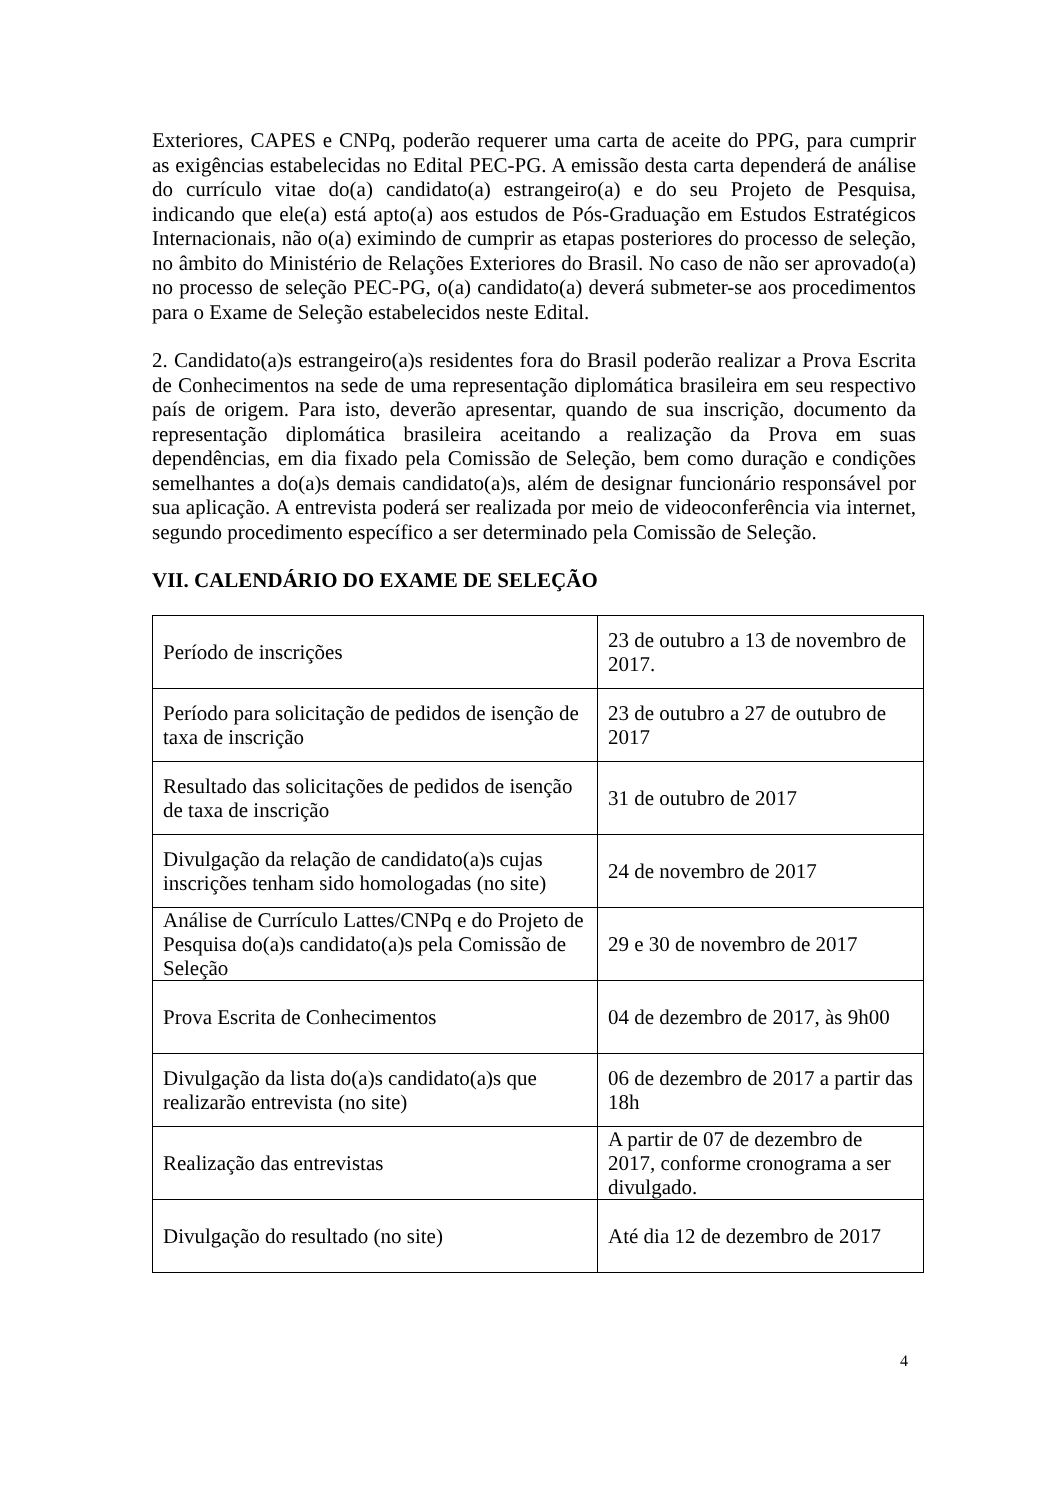Exteriores, CAPES e CNPq, poderão requerer uma carta de aceite do PPG, para cumprir as exigências estabelecidas no Edital PEC-PG. A emissão desta carta dependerá de análise do currículo vitae do(a) candidato(a) estrangeiro(a) e do seu Projeto de Pesquisa, indicando que ele(a) está apto(a) aos estudos de Pós-Graduação em Estudos Estratégicos Internacionais, não o(a) eximindo de cumprir as etapas posteriores do processo de seleção, no âmbito do Ministério de Relações Exteriores do Brasil. No caso de não ser aprovado(a) no processo de seleção PEC-PG, o(a) candidato(a) deverá submeter-se aos procedimentos para o Exame de Seleção estabelecidos neste Edital.
2. Candidato(a)s estrangeiro(a)s residentes fora do Brasil poderão realizar a Prova Escrita de Conhecimentos na sede de uma representação diplomática brasileira em seu respectivo país de origem. Para isto, deverão apresentar, quando de sua inscrição, documento da representação diplomática brasileira aceitando a realização da Prova em suas dependências, em dia fixado pela Comissão de Seleção, bem como duração e condições semelhantes a do(a)s demais candidato(a)s, além de designar funcionário responsável por sua aplicação. A entrevista poderá ser realizada por meio de videoconferência via internet, segundo procedimento específico a ser determinado pela Comissão de Seleção.
VII. CALENDÁRIO DO EXAME DE SELEÇÃO
| Período de inscrições | 23 de outubro a 13 de novembro de 2017. |
| Período para solicitação de pedidos de isenção de taxa de inscrição | 23 de outubro a 27 de outubro de 2017 |
| Resultado das solicitações de pedidos de isenção de taxa de inscrição | 31 de outubro de 2017 |
| Divulgação da relação de candidato(a)s cujas inscrições tenham sido homologadas (no site) | 24 de novembro de 2017 |
| Análise de Currículo Lattes/CNPq e do Projeto de Pesquisa do(a)s candidato(a)s pela Comissão de Seleção | 29 e 30 de novembro de 2017 |
| Prova Escrita de Conhecimentos | 04 de dezembro de 2017, às 9h00 |
| Divulgação da lista do(a)s candidato(a)s que realizarão entrevista (no site) | 06 de dezembro de 2017 a partir das 18h |
| Realização das entrevistas | A partir de 07 de dezembro de 2017, conforme cronograma a ser divulgado. |
| Divulgação do resultado (no site) | Até dia 12 de dezembro de 2017 |
4